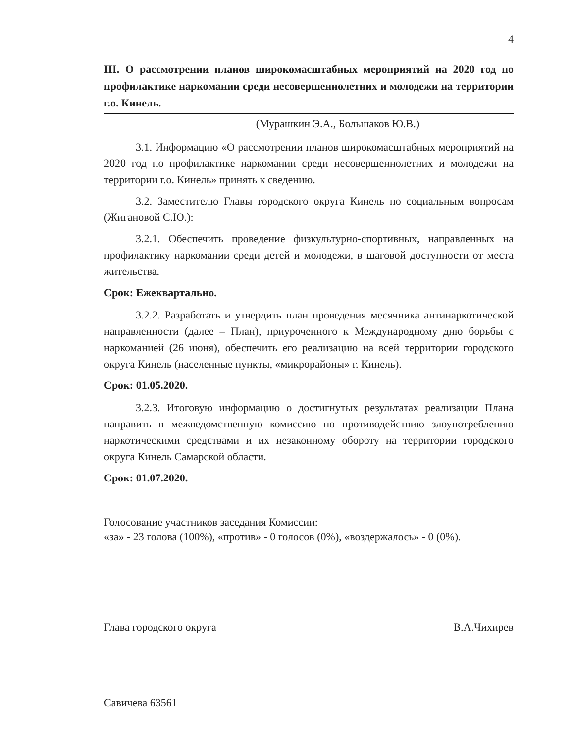4
III. О рассмотрении планов широкомасштабных мероприятий на 2020 год по профилактике наркомании среди несовершеннолетних и молодежи на территории г.о. Кинель.
(Мурашкин Э.А., Большаков Ю.В.)
3.1. Информацию «О рассмотрении планов широкомасштабных мероприятий на 2020 год по профилактике наркомании среди несовершеннолетних и молодежи на территории г.о. Кинель» принять к сведению.
3.2. Заместителю Главы городского округа Кинель по социальным вопросам (Жигановой С.Ю.):
3.2.1. Обеспечить проведение физкультурно-спортивных, направленных на профилактику наркомании среди детей и молодежи, в шаговой доступности от места жительства.
Срок: Ежеквартально.
3.2.2. Разработать и утвердить план проведения месячника антинаркотической направленности (далее – План), приуроченного к Международному дню борьбы с наркоманией (26 июня), обеспечить его реализацию на всей территории городского округа Кинель (населенные пункты, «микрорайоны» г. Кинель).
Срок: 01.05.2020.
3.2.3. Итоговую информацию о достигнутых результатах реализации Плана направить в межведомственную комиссию по противодействию злоупотреблению наркотическими средствами и их незаконному обороту на территории городского округа Кинель Самарской области.
Срок: 01.07.2020.
Голосование участников заседания Комиссии:
«за» - 23 голова (100%), «против» - 0 голосов (0%), «воздержалось» - 0 (0%).
Глава городского округа В.А.Чихирев
Савичева 63561